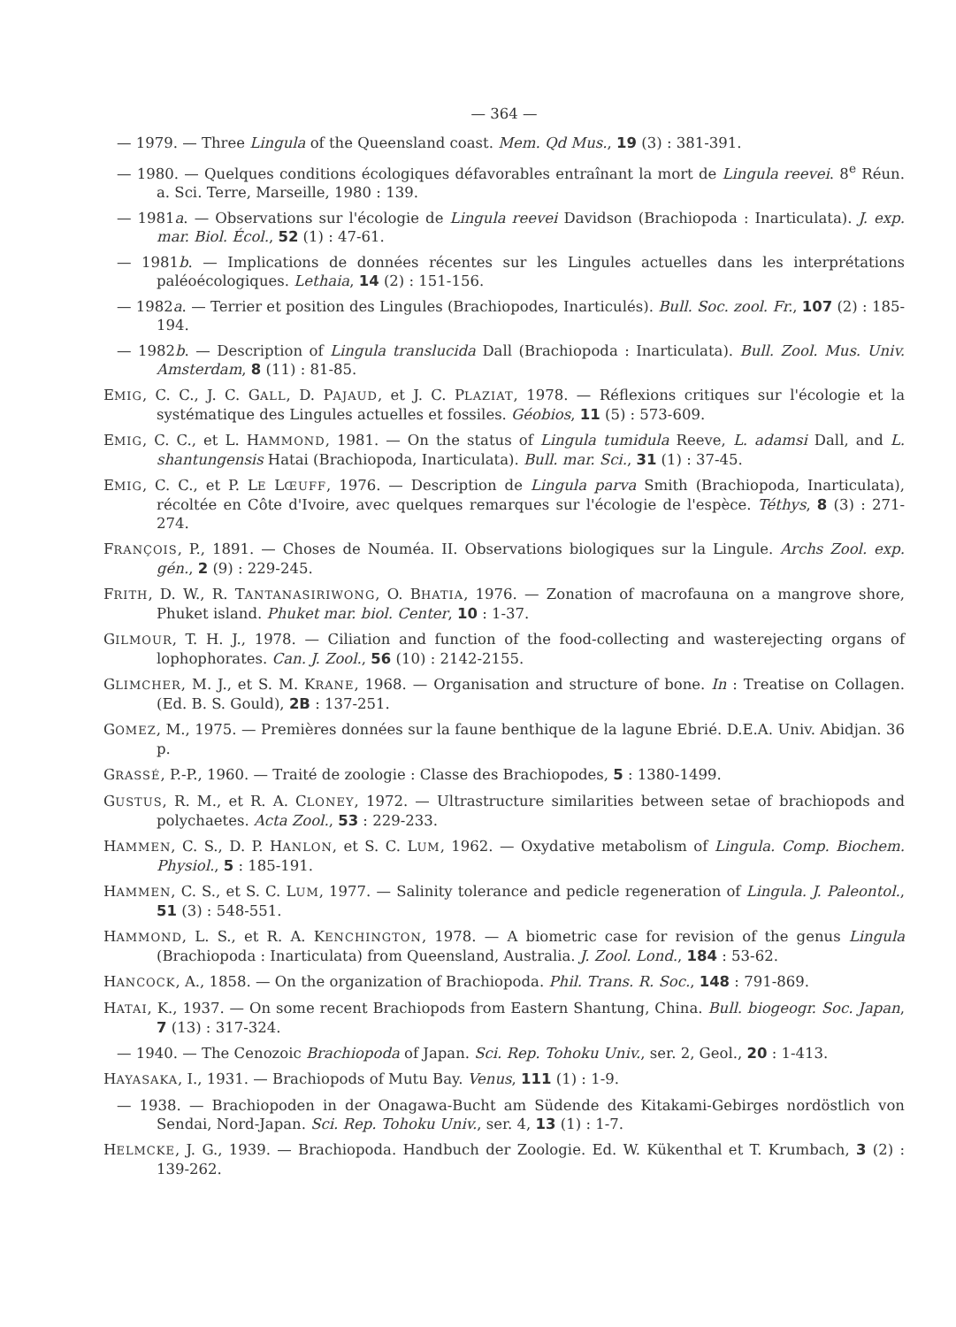— 364 —
— 1979. — Three Lingula of the Queensland coast. Mem. Qd Mus., 19 (3) : 381-391.
— 1980. — Quelques conditions écologiques défavorables entraînant la mort de Lingula reevei. 8<sup>e</sup> Réun. a. Sci. Terre, Marseille, 1980 : 139.
— 1981a. — Observations sur l'écologie de Lingula reevei Davidson (Brachiopoda : Inarticulata). J. exp. mar. Biol. Écol., 52 (1) : 47-61.
— 1981b. — Implications de données récentes sur les Lingules actuelles dans les interprétations paléoécologiques. Lethaia, 14 (2) : 151-156.
— 1982a. — Terrier et position des Lingules (Brachiopodes, Inarticulés). Bull. Soc. zool. Fr., 107 (2) : 185-194.
— 1982b. — Description of Lingula translucida Dall (Brachiopoda : Inarticulata). Bull. Zool. Mus. Univ. Amsterdam, 8 (11) : 81-85.
EMIG, C. C., J. C. GALL, D. PAJAUD, et J. C. PLAZIAT, 1978. — Réflexions critiques sur l'écologie et la systématique des Lingules actuelles et fossiles. Géobios, 11 (5) : 573-609.
EMIG, C. C., et L. HAMMOND, 1981. — On the status of Lingula tumidula Reeve, L. adamsi Dall, and L. shantungensis Hatai (Brachiopoda, Inarticulata). Bull. mar. Sci., 31 (1) : 37-45.
EMIG, C. C., et P. LE LŒUFF, 1976. — Description de Lingula parva Smith (Brachiopoda, Inarticulata), récoltée en Côte d'Ivoire, avec quelques remarques sur l'écologie de l'espèce. Téthys, 8 (3) : 271-274.
FRANÇOIS, P., 1891. — Choses de Nouméa. II. Observations biologiques sur la Lingule. Archs Zool. exp. gén., 2 (9) : 229-245.
FRITH, D. W., R. TANTANASIRIWONG, O. BHATIA, 1976. — Zonation of macrofauna on a mangrove shore, Phuket island. Phuket mar. biol. Center, 10 : 1-37.
GILMOUR, T. H. J., 1978. — Ciliation and function of the food-collecting and wasterejecting organs of lophophorates. Can. J. Zool., 56 (10) : 2142-2155.
GLIMCHER, M. J., et S. M. KRANE, 1968. — Organisation and structure of bone. In : Treatise on Collagen. (Ed. B. S. Gould), 2B : 137-251.
GOMEZ, M., 1975. — Premières données sur la faune benthique de la lagune Ebrié. D.E.A. Univ. Abidjan. 36 p.
GRASSÉ, P.-P., 1960. — Traité de zoologie : Classe des Brachiopodes, 5 : 1380-1499.
GUSTUS, R. M., et R. A. CLONEY, 1972. — Ultrastructure similarities between setae of brachiopods and polychaetes. Acta Zool., 53 : 229-233.
HAMMEN, C. S., D. P. HANLON, et S. C. LUM, 1962. — Oxydative metabolism of Lingula. Comp. Biochem. Physiol., 5 : 185-191.
HAMMEN, C. S., et S. C. LUM, 1977. — Salinity tolerance and pedicle regeneration of Lingula. J. Paleontol., 51 (3) : 548-551.
HAMMOND, L. S., et R. A. KENCHINGTON, 1978. — A biometric case for revision of the genus Lingula (Brachiopoda : Inarticulata) from Queensland, Australia. J. Zool. Lond., 184 : 53-62.
HANCOCK, A., 1858. — On the organization of Brachiopoda. Phil. Trans. R. Soc., 148 : 791-869.
HATAI, K., 1937. — On some recent Brachiopods from Eastern Shantung, China. Bull. biogeogr. Soc. Japan, 7 (13) : 317-324.
— 1940. — The Cenozoic Brachiopoda of Japan. Sci. Rep. Tohoku Univ., ser. 2, Geol., 20 : 1-413.
HAYASAKA, I., 1931. — Brachiopods of Mutu Bay. Venus, 111 (1) : 1-9.
— 1938. — Brachiopoden in der Onagawa-Bucht am Südende des Kitakami-Gebirges nordöstlich von Sendai, Nord-Japan. Sci. Rep. Tohoku Univ., ser. 4, 13 (1) : 1-7.
HELMCKE, J. G., 1939. — Brachiopoda. Handbuch der Zoologie. Ed. W. Kükenthal et T. Krumbach, 3 (2) : 139-262.